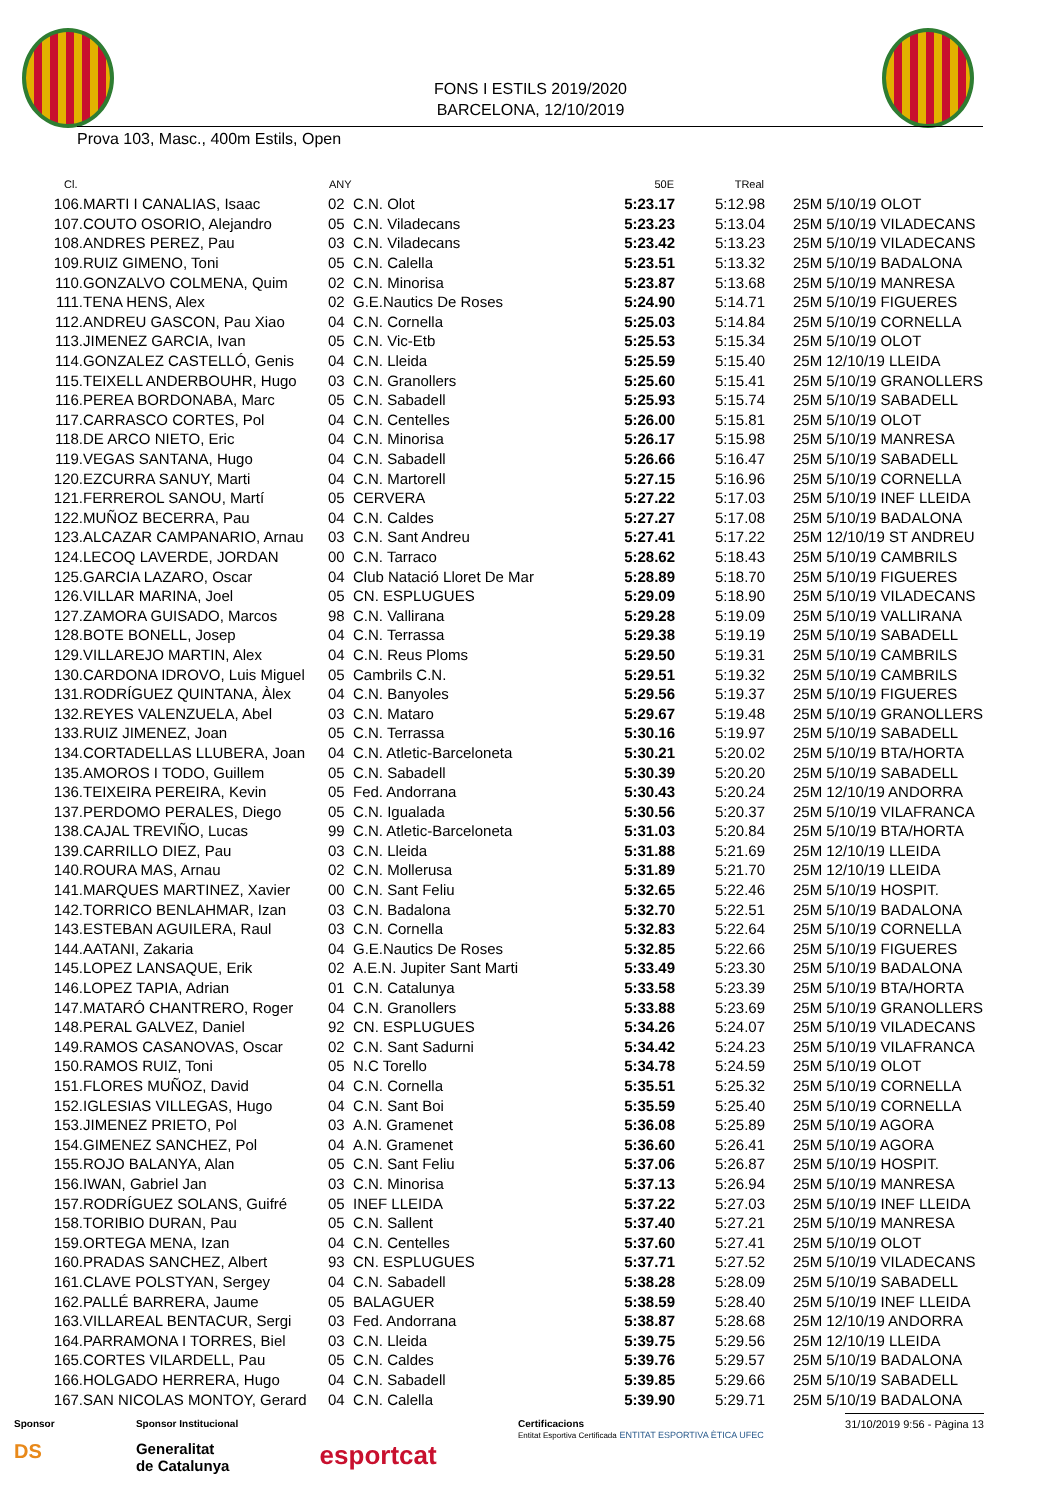FONS I ESTILS 2019/2020
BARCELONA, 12/10/2019
Prova 103, Masc., 400m Estils, Open
| Cl. | | ANY | | 50E | TReal | |
| --- | --- | --- | --- | --- | --- | --- |
| 106. | MARTI I CANALIAS, Isaac | 02 | C.N. Olot | 5:23.17 | 5:12.98 | 25M 5/10/19 OLOT |
| 107. | COUTO OSORIO, Alejandro | 05 | C.N. Viladecans | 5:23.23 | 5:13.04 | 25M 5/10/19 VILADECANS |
| 108. | ANDRES PEREZ, Pau | 03 | C.N. Viladecans | 5:23.42 | 5:13.23 | 25M 5/10/19 VILADECANS |
| 109. | RUIZ GIMENO, Toni | 05 | C.N. Calella | 5:23.51 | 5:13.32 | 25M 5/10/19 BADALONA |
| 110. | GONZALVO COLMENA, Quim | 02 | C.N. Minorisa | 5:23.87 | 5:13.68 | 25M 5/10/19 MANRESA |
| 111. | TENA HENS, Alex | 02 | G.E.Nautics De Roses | 5:24.90 | 5:14.71 | 25M 5/10/19 FIGUERES |
| 112. | ANDREU GASCON, Pau Xiao | 04 | C.N. Cornella | 5:25.03 | 5:14.84 | 25M 5/10/19 CORNELLA |
| 113. | JIMENEZ GARCIA, Ivan | 05 | C.N. Vic-Etb | 5:25.53 | 5:15.34 | 25M 5/10/19 OLOT |
| 114. | GONZALEZ CASTELLÓ, Genis | 04 | C.N. Lleida | 5:25.59 | 5:15.40 | 25M 12/10/19 LLEIDA |
| 115. | TEIXELL ANDERBOUHR, Hugo | 03 | C.N. Granollers | 5:25.60 | 5:15.41 | 25M 5/10/19 GRANOLLERS |
| 116. | PEREA BORDONABA, Marc | 05 | C.N. Sabadell | 5:25.93 | 5:15.74 | 25M 5/10/19 SABADELL |
| 117. | CARRASCO CORTES, Pol | 04 | C.N. Centelles | 5:26.00 | 5:15.81 | 25M 5/10/19 OLOT |
| 118. | DE ARCO NIETO, Eric | 04 | C.N. Minorisa | 5:26.17 | 5:15.98 | 25M 5/10/19 MANRESA |
| 119. | VEGAS SANTANA, Hugo | 04 | C.N. Sabadell | 5:26.66 | 5:16.47 | 25M 5/10/19 SABADELL |
| 120. | EZCURRA SANUY, Marti | 04 | C.N. Martorell | 5:27.15 | 5:16.96 | 25M 5/10/19 CORNELLA |
| 121. | FERREROL SANOU, Martí | 05 | CERVERA | 5:27.22 | 5:17.03 | 25M 5/10/19 INEF LLEIDA |
| 122. | MUÑOZ BECERRA, Pau | 04 | C.N. Caldes | 5:27.27 | 5:17.08 | 25M 5/10/19 BADALONA |
| 123. | ALCAZAR CAMPANARIO, Arnau | 03 | C.N. Sant Andreu | 5:27.41 | 5:17.22 | 25M 12/10/19 ST ANDREU |
| 124. | LECOQ LAVERDE, JORDAN | 00 | C.N. Tarraco | 5:28.62 | 5:18.43 | 25M 5/10/19 CAMBRILS |
| 125. | GARCIA LAZARO, Oscar | 04 | Club Natació Lloret De Mar | 5:28.89 | 5:18.70 | 25M 5/10/19 FIGUERES |
| 126. | VILLAR MARINA, Joel | 05 | CN. ESPLUGUES | 5:29.09 | 5:18.90 | 25M 5/10/19 VILADECANS |
| 127. | ZAMORA GUISADO, Marcos | 98 | C.N. Vallirana | 5:29.28 | 5:19.09 | 25M 5/10/19 VALLIRANA |
| 128. | BOTE BONELL, Josep | 04 | C.N. Terrassa | 5:29.38 | 5:19.19 | 25M 5/10/19 SABADELL |
| 129. | VILLAREJO MARTIN, Alex | 04 | C.N. Reus Ploms | 5:29.50 | 5:19.31 | 25M 5/10/19 CAMBRILS |
| 130. | CARDONA IDROVO, Luis Miguel | 05 | Cambrils C.N. | 5:29.51 | 5:19.32 | 25M 5/10/19 CAMBRILS |
| 131. | RODRÍGUEZ QUINTANA, Àlex | 04 | C.N. Banyoles | 5:29.56 | 5:19.37 | 25M 5/10/19 FIGUERES |
| 132. | REYES VALENZUELA, Abel | 03 | C.N. Mataro | 5:29.67 | 5:19.48 | 25M 5/10/19 GRANOLLERS |
| 133. | RUIZ JIMENEZ, Joan | 05 | C.N. Terrassa | 5:30.16 | 5:19.97 | 25M 5/10/19 SABADELL |
| 134. | CORTADELLAS LLUBERA, Joan | 04 | C.N. Atletic-Barceloneta | 5:30.21 | 5:20.02 | 25M 5/10/19 BTA/HORTA |
| 135. | AMOROS I TODO, Guillem | 05 | C.N. Sabadell | 5:30.39 | 5:20.20 | 25M 5/10/19 SABADELL |
| 136. | TEIXEIRA PEREIRA, Kevin | 05 | Fed. Andorrana | 5:30.43 | 5:20.24 | 25M 12/10/19 ANDORRA |
| 137. | PERDOMO PERALES, Diego | 05 | C.N. Igualada | 5:30.56 | 5:20.37 | 25M 5/10/19 VILAFRANCA |
| 138. | CAJAL TREVIÑO, Lucas | 99 | C.N. Atletic-Barceloneta | 5:31.03 | 5:20.84 | 25M 5/10/19 BTA/HORTA |
| 139. | CARRILLO DIEZ, Pau | 03 | C.N. Lleida | 5:31.88 | 5:21.69 | 25M 12/10/19 LLEIDA |
| 140. | ROURA MAS, Arnau | 02 | C.N. Mollerusa | 5:31.89 | 5:21.70 | 25M 12/10/19 LLEIDA |
| 141. | MARQUES MARTINEZ, Xavier | 00 | C.N. Sant Feliu | 5:32.65 | 5:22.46 | 25M 5/10/19 HOSPIT. |
| 142. | TORRICO BENLAHMAR, Izan | 03 | C.N. Badalona | 5:32.70 | 5:22.51 | 25M 5/10/19 BADALONA |
| 143. | ESTEBAN AGUILERA, Raul | 03 | C.N. Cornella | 5:32.83 | 5:22.64 | 25M 5/10/19 CORNELLA |
| 144. | AATANI, Zakaria | 04 | G.E.Nautics De Roses | 5:32.85 | 5:22.66 | 25M 5/10/19 FIGUERES |
| 145. | LOPEZ LANSAQUE, Erik | 02 | A.E.N. Jupiter Sant Marti | 5:33.49 | 5:23.30 | 25M 5/10/19 BADALONA |
| 146. | LOPEZ TAPIA, Adrian | 01 | C.N. Catalunya | 5:33.58 | 5:23.39 | 25M 5/10/19 BTA/HORTA |
| 147. | MATARÓ CHANTRERO, Roger | 04 | C.N. Granollers | 5:33.88 | 5:23.69 | 25M 5/10/19 GRANOLLERS |
| 148. | PERAL GALVEZ, Daniel | 92 | CN. ESPLUGUES | 5:34.26 | 5:24.07 | 25M 5/10/19 VILADECANS |
| 149. | RAMOS CASANOVAS, Oscar | 02 | C.N. Sant Sadurni | 5:34.42 | 5:24.23 | 25M 5/10/19 VILAFRANCA |
| 150. | RAMOS RUIZ, Toni | 05 | N.C Torello | 5:34.78 | 5:24.59 | 25M 5/10/19 OLOT |
| 151. | FLORES MUÑOZ, David | 04 | C.N. Cornella | 5:35.51 | 5:25.32 | 25M 5/10/19 CORNELLA |
| 152. | IGLESIAS VILLEGAS, Hugo | 04 | C.N. Sant Boi | 5:35.59 | 5:25.40 | 25M 5/10/19 CORNELLA |
| 153. | JIMENEZ PRIETO, Pol | 03 | A.N. Gramenet | 5:36.08 | 5:25.89 | 25M 5/10/19 AGORA |
| 154. | GIMENEZ SANCHEZ, Pol | 04 | A.N. Gramenet | 5:36.60 | 5:26.41 | 25M 5/10/19 AGORA |
| 155. | ROJO BALANYA, Alan | 05 | C.N. Sant Feliu | 5:37.06 | 5:26.87 | 25M 5/10/19 HOSPIT. |
| 156. | IWAN, Gabriel Jan | 03 | C.N. Minorisa | 5:37.13 | 5:26.94 | 25M 5/10/19 MANRESA |
| 157. | RODRÍGUEZ SOLANS, Guifré | 05 | INEF LLEIDA | 5:37.22 | 5:27.03 | 25M 5/10/19 INEF LLEIDA |
| 158. | TORIBIO DURAN, Pau | 05 | C.N. Sallent | 5:37.40 | 5:27.21 | 25M 5/10/19 MANRESA |
| 159. | ORTEGA MENA, Izan | 04 | C.N. Centelles | 5:37.60 | 5:27.41 | 25M 5/10/19 OLOT |
| 160. | PRADAS SANCHEZ, Albert | 93 | CN. ESPLUGUES | 5:37.71 | 5:27.52 | 25M 5/10/19 VILADECANS |
| 161. | CLAVE POLSTYAN, Sergey | 04 | C.N. Sabadell | 5:38.28 | 5:28.09 | 25M 5/10/19 SABADELL |
| 162. | PALLÉ BARRERA, Jaume | 05 | BALAGUER | 5:38.59 | 5:28.40 | 25M 5/10/19 INEF LLEIDA |
| 163. | VILLAREAL BENTACUR, Sergi | 03 | Fed. Andorrana | 5:38.87 | 5:28.68 | 25M 12/10/19 ANDORRA |
| 164. | PARRAMONA I TORRES, Biel | 03 | C.N. Lleida | 5:39.75 | 5:29.56 | 25M 12/10/19 LLEIDA |
| 165. | CORTES VILARDELL, Pau | 05 | C.N. Caldes | 5:39.76 | 5:29.57 | 25M 5/10/19 BADALONA |
| 166. | HOLGADO HERRERA, Hugo | 04 | C.N. Sabadell | 5:39.85 | 5:29.66 | 25M 5/10/19 SABADELL |
| 167. | SAN NICOLAS MONTOY, Gerard | 04 | C.N. Calella | 5:39.90 | 5:29.71 | 25M 5/10/19 BADALONA |
Sponsor
DS
Sponsor Institucional
Generalitat
de Catalunya
esportcat
Certificacions
Entitat Esportiva Certificada ENTITAT ESPORTIVA ÈTICA UFEC
31/10/2019 9:56 - Pàgina 13